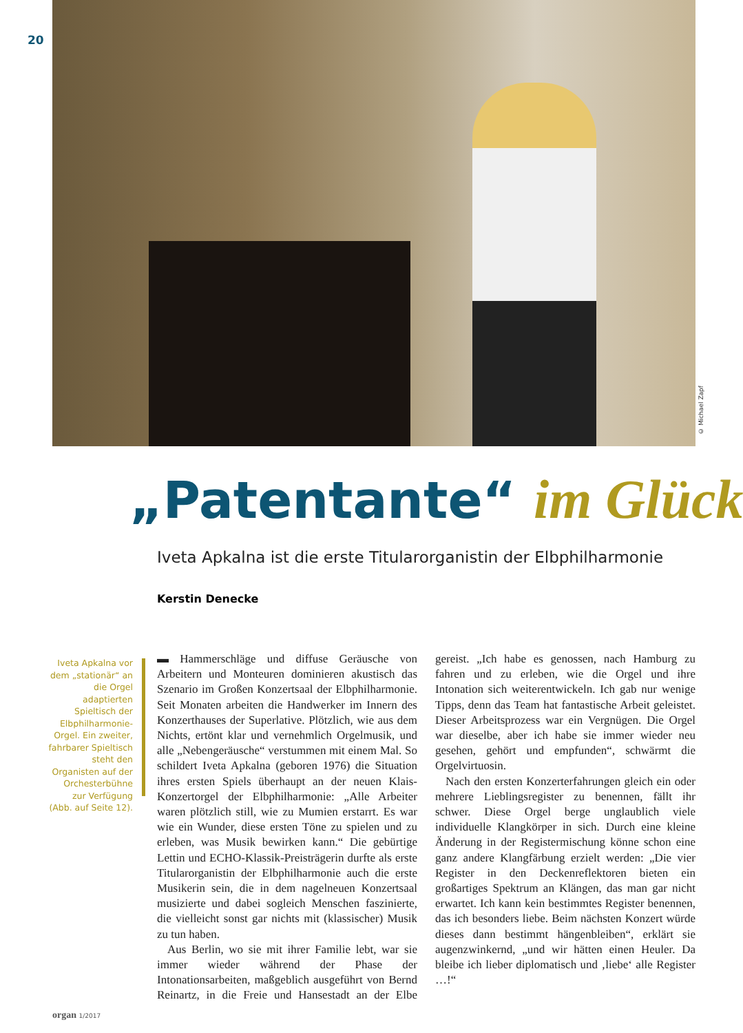20
© Michael Zapf
„Patentante“ im Glück
Iveta Apkalna ist die erste Titularorganistin der Elbphilharmonie
Kerstin Denecke
Iveta Apkalna vor dem „stationär“ an die Orgel adaptierten Spieltisch der Elbphilharmonie-Orgel. Ein zweiter, fahrbarer Spieltisch steht den Organisten auf der Orchesterbühne zur Verfügung (Abb. auf Seite 12).
▬ Hammerschläge und diffuse Geräusche von Arbeitern und Monteuren dominieren akustisch das Szenario im Großen Konzertsaal der Elbphilharmonie. Seit Monaten arbeiten die Handwerker im Innern des Konzerthauses der Superlative. Plötzlich, wie aus dem Nichts, ertönt klar und vernehmlich Orgelmusik, und alle „Nebengeräusche“ verstummen mit einem Mal. So schildert Iveta Apkalna (geboren 1976) die Situation ihres ersten Spiels überhaupt an der neuen Klais-Konzertorgel der Elbphilharmonie: „Alle Arbeiter waren plötzlich still, wie zu Mumien erstarrt. Es war wie ein Wunder, diese ersten Töne zu spielen und zu erleben, was Musik bewirken kann.“ Die gebürtige Lettin und ECHO-Klassik-Preisträgerin durfte als erste Titularorganistin der Elbphilharmonie auch die erste Musikerin sein, die in dem nagelneuen Konzertsaal musizierte und dabei sogleich Menschen faszinierte, die vielleicht sonst gar nichts mit (klassischer) Musik zu tun haben.
Aus Berlin, wo sie mit ihrer Familie lebt, war sie immer wieder während der Phase der Intonationsarbeiten, maßgeblich ausgeführt von Bernd Reinartz, in die Freie und Hansestadt an der Elbe gereist. „Ich habe es genossen, nach Hamburg zu fahren und zu erleben, wie die Orgel und ihre Intonation sich weiterentwickeln. Ich gab nur wenige Tipps, denn das Team hat fantastische Arbeit geleistet. Dieser Arbeitsprozess war ein Vergnügen. Die Orgel war dieselbe, aber ich habe sie immer wieder neu gesehen, gehört und empfunden“, schwärmt die Orgelvirtuosin.
Nach den ersten Konzerterfahrungen gleich ein oder mehrere Lieblingsregister zu benennen, fällt ihr schwer. Diese Orgel berge unglaublich viele individuelle Klangkörper in sich. Durch eine kleine Änderung in der Registermischung könne schon eine ganz andere Klangfärbung erzielt werden: „Die vier Register in den Deckenreflektoren bieten ein großartiges Spektrum an Klängen, das man gar nicht erwartet. Ich kann kein bestimmtes Register benennen, das ich besonders liebe. Beim nächsten Konzert würde dieses dann bestimmt hängenbleiben“, erklärt sie augenzwinkernd, „und wir hätten einen Heuler. Da bleibe ich lieber diplomatisch und ‚liebe‘ alle Register …!“
organ 1/2017